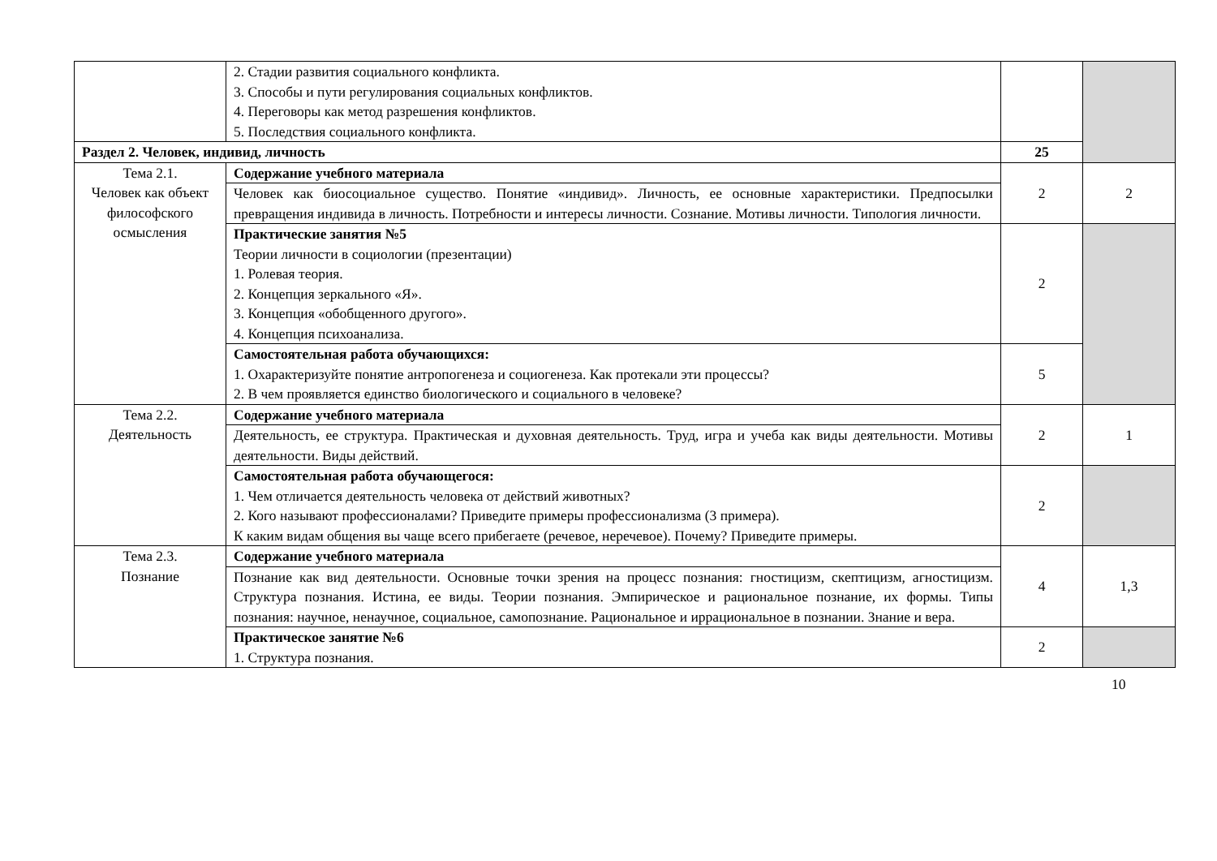| | 2. Стадии развития социального конфликта. 3. Способы и пути регулирования социальных конфликтов. 4. Переговоры как метод разрешения конфликтов. 5. Последствия социального конфликта. | | |
| Раздел 2. Человек, индивид, личность | | 25 | |
| Тема 2.1. Человек как объект философского осмысления | Содержание учебного материала | 2 | 2 |
| | Человек как биосоциальное существо. Понятие «индивид». Личность, ее основные характеристики. Предпосылки превращения индивида в личность. Потребности и интересы личности. Сознание. Мотивы личности. Типология личности. | | |
| | Практические занятия №5 Теории личности в социологии (презентации) 1. Ролевая теория. 2. Концепция зеркального «Я». 3. Концепция «обобщенного другого». 4. Концепция психоанализа. | 2 | |
| | Самостоятельная работа обучающихся: 1. Охарактеризуйте понятие антропогенеза и социогенеза. Как протекали эти процессы? 2. В чем проявляется единство биологического и социального в человеке? | 5 | |
| Тема 2.2. Деятельность | Содержание учебного материала | 2 | 1 |
| | Деятельность, ее структура. Практическая и духовная деятельность. Труд, игра и учеба как виды деятельности. Мотивы деятельности. Виды действий. | | |
| | Самостоятельная работа обучающегося: 1. Чем отличается деятельность человека от действий животных? 2. Кого называют профессионалами? Приведите примеры профессионализма (3 примера). К каким видам общения вы чаще всего прибегаете (речевое, неречевое). Почему? Приведите примеры. | 2 | |
| Тема 2.3. Познание | Содержание учебного материала | 4 | 1,3 |
| | Познание как вид деятельности. Основные точки зрения на процесс познания: гностицизм, скептицизм, агностицизм. Структура познания. Истина, ее виды. Теории познания. Эмпирическое и рациональное познание, их формы. Типы познания: научное, ненаучное, социальное, самопознание. Рациональное и иррациональное в познании. Знание и вера. | | |
| | Практическое занятие №6 1. Структура познания. | 2 | |
10